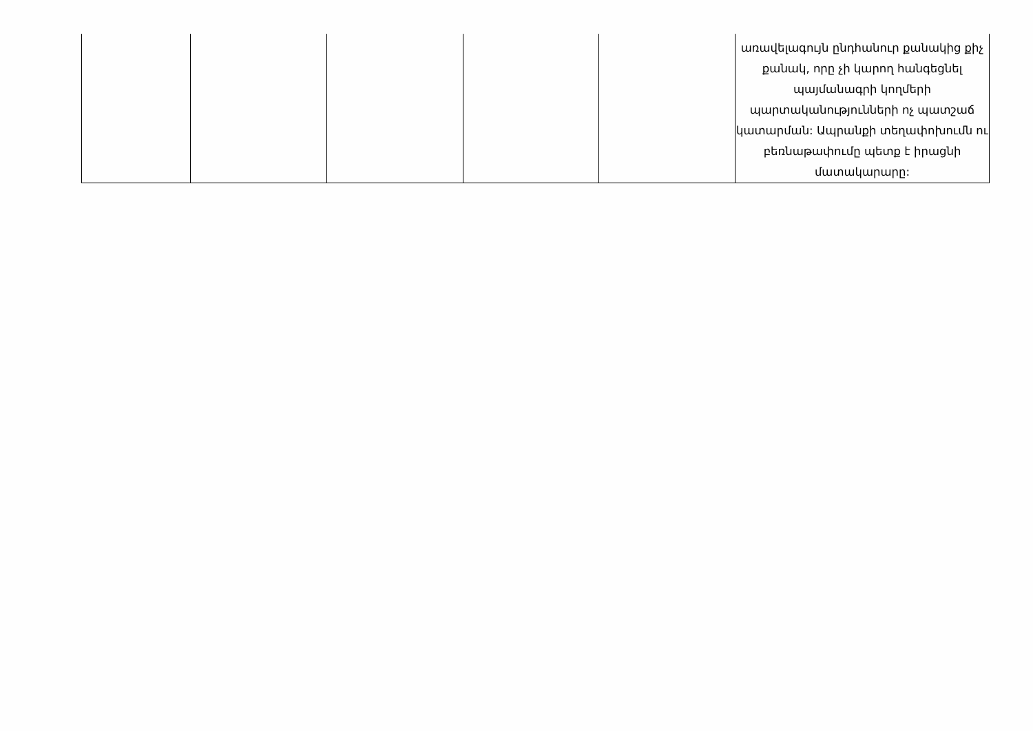| | | | | | առավելագույն ընդհանուր քանակից քիչ քանակ, որը չի կարող հանգեցնել պայմանագրի կողմերի պարտականությունների ոչ պատշաճ կատարման: Ապրանքի տեղափոխումն ու բեռնաթափումը պետք է իրացնի մատակարարը: |